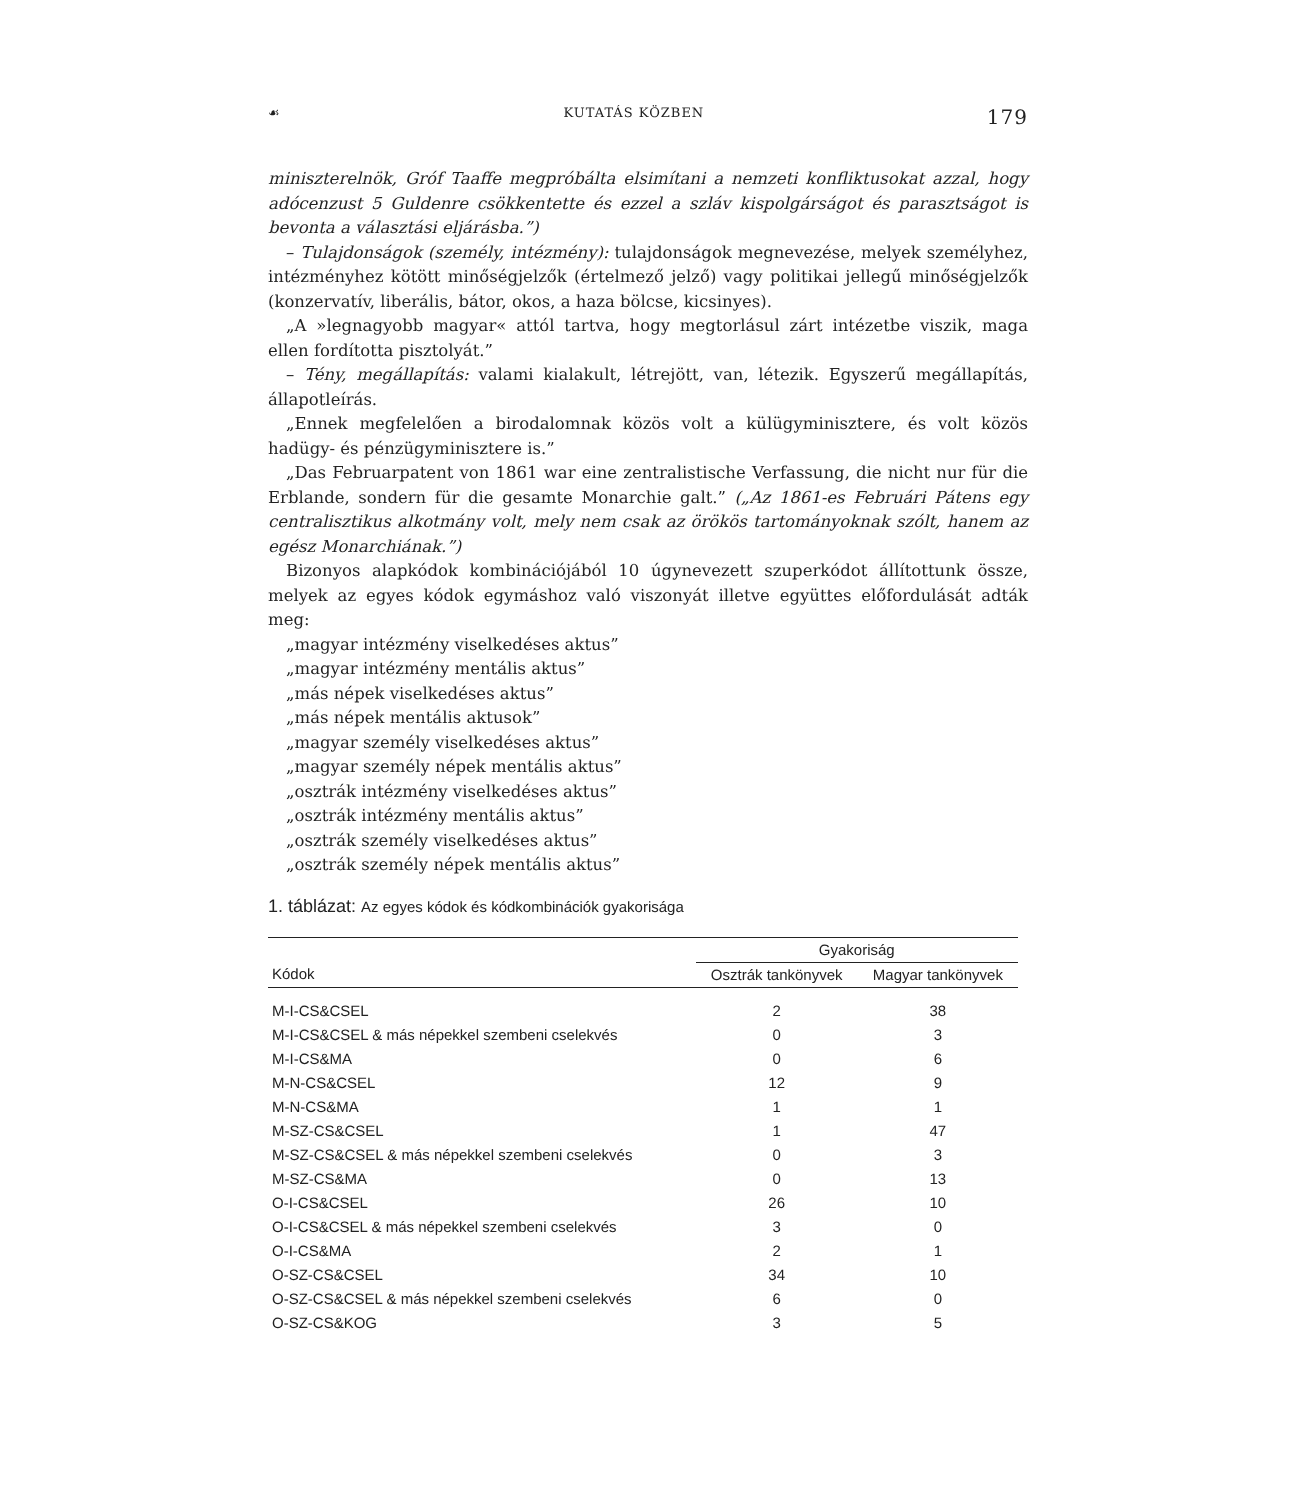☙ KUTATÁS KÖZBEN 179
miniszterelnök, Gróf Taaffe megpróbálta elsimítani a nemzeti konfliktusokat azzal, hogy adócenzust 5 Guldenre csökkentette és ezzel a szláv kispolgárságot és parasztságot is bevonta a választási eljárásba.”)
– Tulajdonságok (személy, intézmény): tulajdonságok megnevezése, melyek személyhez, intézményhez kötött minőségjelzők (értelmező jelző) vagy politikai jellegű minőségjelzők (konzervatív, liberális, bátor, okos, a haza bölcse, kicsinyes).
„A »legnagyobb magyar« attól tartva, hogy megtorlásul zárt intézetbe viszik, maga ellen fordította pisztolyát.”
– Tény, megállapítás: valami kialakult, létrejött, van, létezik. Egyszerű megállapítás, állapotleírás.
„Ennek megfelelően a birodalomnak közös volt a külügyminisztere, és volt közös hadügy- és pénzügyminisztere is.”
„Das Februarpatent von 1861 war eine zentralistische Verfassung, die nicht nur für die Erblande, sondern für die gesamte Monarchie galt.” („Az 1861-es Februári Pátens egy centralisztikus alkotmány volt, mely nem csak az örökös tartományoknak szólt, hanem az egész Monarchiának.”)
Bizonyos alapkódok kombinációjából 10 úgynevezett szuperkódot állítottunk össze, melyek az egyes kódok egymáshoz való viszonyát illetve együttes előfordulását adták meg:
„magyar intézmény viselkedéses aktus”
„magyar intézmény mentális aktus”
„más népek viselkedéses aktus”
„más népek mentális aktusok”
„magyar személy viselkedéses aktus”
„magyar személy népek mentális aktus”
„osztrák intézmény viselkedéses aktus”
„osztrák intézmény mentális aktus”
„osztrák személy viselkedéses aktus”
„osztrák személy népek mentális aktus”
1. táblázat: Az egyes kódok és kódkombinációk gyakorisága
| | Gyakoriság | |
| --- | --- | --- |
| Kódok | Osztrák tankönyvek | Magyar tankönyvek |
| M-I-CS&CSEL | 2 | 38 |
| M-I-CS&CSEL & más népekkel szembeni cselekvés | 0 | 3 |
| M-I-CS&MA | 0 | 6 |
| M-N-CS&CSEL | 12 | 9 |
| M-N-CS&MA | 1 | 1 |
| M-SZ-CS&CSEL | 1 | 47 |
| M-SZ-CS&CSEL & más népekkel szembeni cselekvés | 0 | 3 |
| M-SZ-CS&MA | 0 | 13 |
| O-I-CS&CSEL | 26 | 10 |
| O-I-CS&CSEL & más népekkel szembeni cselekvés | 3 | 0 |
| O-I-CS&MA | 2 | 1 |
| O-SZ-CS&CSEL | 34 | 10 |
| O-SZ-CS&CSEL & más népekkel szembeni cselekvés | 6 | 0 |
| O-SZ-CS&KOG | 3 | 5 |